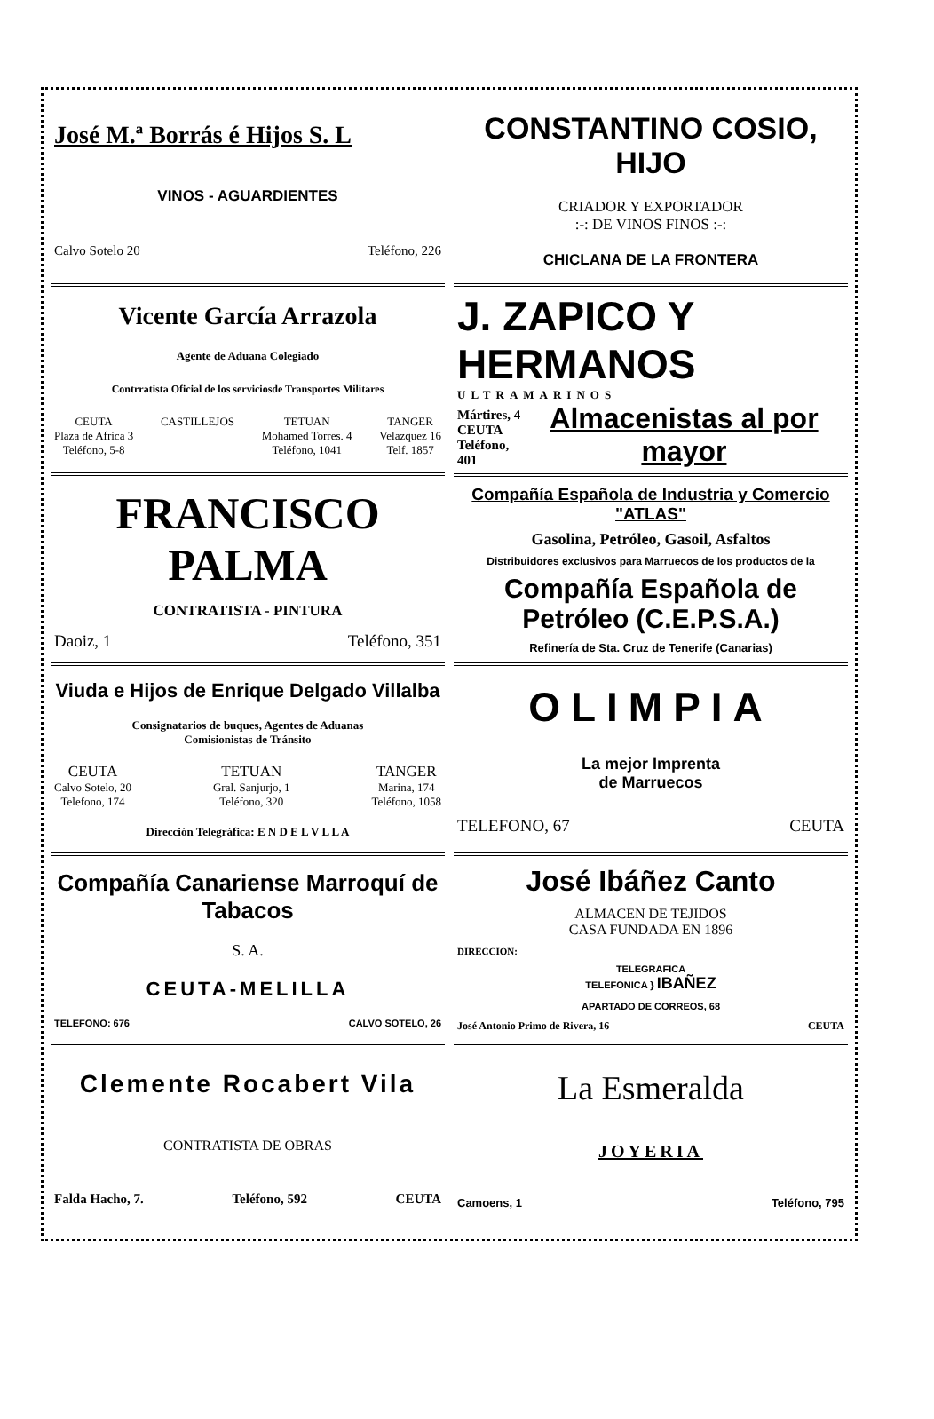José M.ª Borrás é Hijos S. L
VINOS - AGUARDIENTES
Calvo Sotelo 20 Teléfono, 226
Vicente García Arrazola
Agente de Aduana Colegiado
Contrratista Oficial de los serviciosde Transportes Militares
CEUTA
Plaza de Africa 3
Teléfono, 5-8
CASTILLEJOS TETUAN
Mohamed Torres. 4
Teléfono, 1041
TANGER
Velazquez 16
Telf. 1857
FRANCISCO PALMA
CONTRATISTA - PINTURA
Daoiz, 1 Teléfono, 351
Viuda e Hijos de Enrique Delgado Villalba
Consignatarios de buques, Agentes de Aduanas
Comisionistas de Tránsito
CEUTA
Calvo Sotelo, 20
Telefono, 174
TETUAN
Gral. Sanjurjo, 1
Teléfono, 320
TANGER
Marina, 174
Teléfono, 1058
Dirección Telegráfica: E N D E L V L L A
Compañía Canariense Marroquí de Tabacos
S. A.
CEUTA-MELILLA
TELEFONO: 676 CALVO SOTELO, 26
Clemente Rocabert Vila
CONTRATISTA DE OBRAS
Falda Hacho, 7. Teléfono, 592 CEUTA
CONSTANTINO COSIO, HIJO
CRIADOR Y EXPORTADOR
:-: DE VINOS FINOS :-:
CHICLANA DE LA FRONTERA
J. ZAPICO Y HERMANOS
ULTRAMARINOS
Mártires, 4
CEUTA
Teléfono, 401 Almacenistas al por mayor
Compañía Española de Industria y Comercio "ATLAS"
Gasolina, Petróleo, Gasoil, Asfaltos
Distribuidores exclusivos para Marruecos de los productos de la
Compañía Española de Petróleo (C.E.P.S.A.)
Refinería de Sta. Cruz de Tenerife (Canarias)
OLIMPIA
La mejor Imprenta
de Marruecos
TELEFONO, 67 CEUTA
José Ibáñez Canto
ALMACEN DE TEJIDOS
CASA FUNDADA EN 1896
DIRECCION:
TELEGRAFICA
TELEFONICA } IBAÑEZ
APARTADO DE CORREOS, 68
José Antonio Primo de Rivera, 16 CEUTA
La Esmeralda
JOYERIA
Camoens, 1 Teléfono, 795